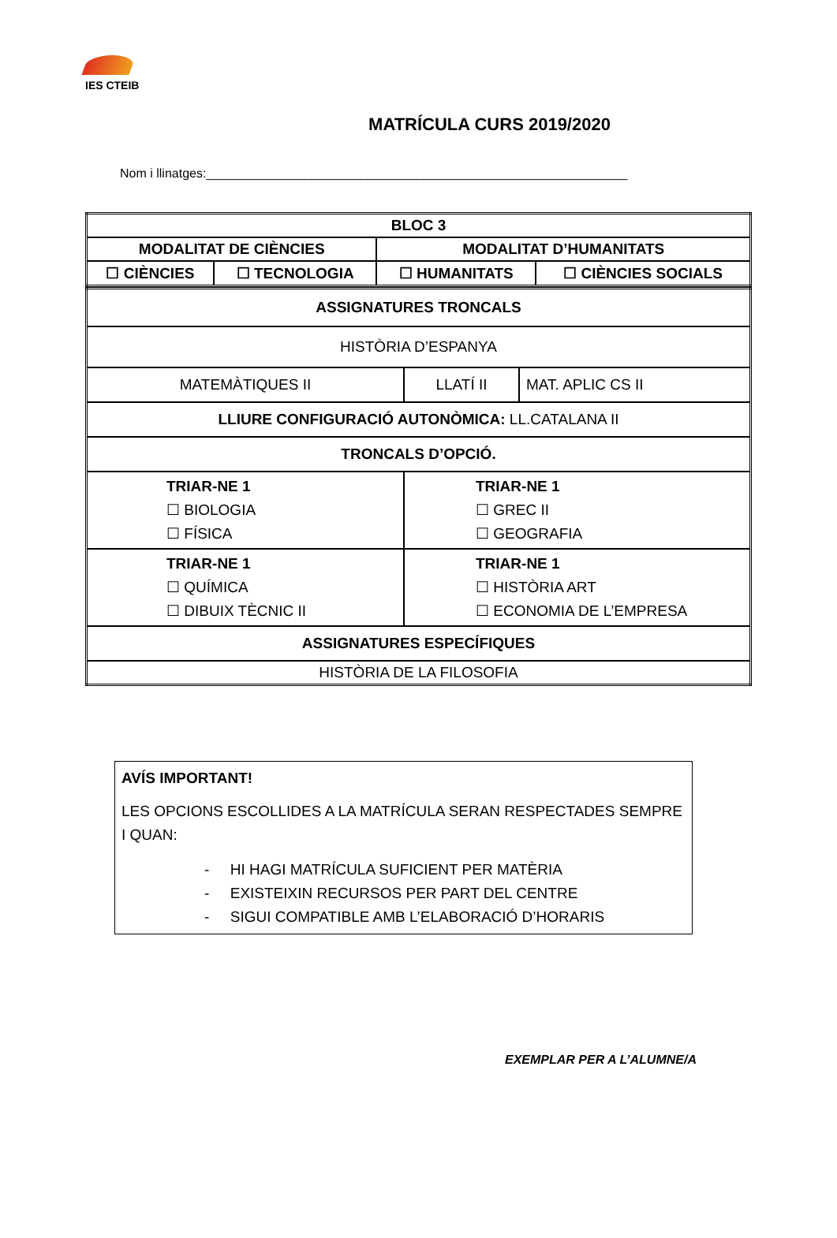IES CTEIB
MATRÍCULA CURS 2019/2020
Nom i llinatges:____________________________________________________________
| BLOC 3 | | | |
| MODALITAT DE CIÈNCIES | | MODALITAT D’HUMANITATS | |
| ☐ CIÈNCIES | ☐ TECNOLOGIA | ☐ HUMANITATS | ☐ CIÈNCIES SOCIALS |
| ASSIGNATURES TRONCALS | | |
| HISTÒRIA D’ESPANYA | | |
| MATEMÀTIQUES II | LLATÍ II | MAT. APLIC CS II |
| LLIURE CONFIGURACIÓ AUTONÒMICA: LL.CATALANA II | | |
| TRONCALS D’OPCIÓ. | | |
| TRIAR-NE 1 ☐ BIOLOGIA ☐ FÍSICA | TRIAR-NE 1 ☐ GREC II ☐ GEOGRAFIA | |
| TRIAR-NE 1 ☐ QUÍMICA ☐ DIBUIX TÈCNIC II | TRIAR-NE 1 ☐ HISTÒRIA ART ☐ ECONOMIA DE L’EMPRESA | |
| ASSIGNATURES ESPECÍFIQUES | | |
| HISTÒRIA DE LA FILOSOFIA | | |
AVÍS IMPORTANT!
LES OPCIONS ESCOLLIDES A LA MATRÍCULA SERAN RESPECTADES SEMPRE I QUAN:
- HI HAGI MATRÍCULA SUFICIENT PER MATÈRIA
- EXISTEIXIN RECURSOS PER PART DEL CENTRE
- SIGUI COMPATIBLE AMB L’ELABORACIÓ D’HORARIS
EXEMPLAR PER A L’ALUMNE/A